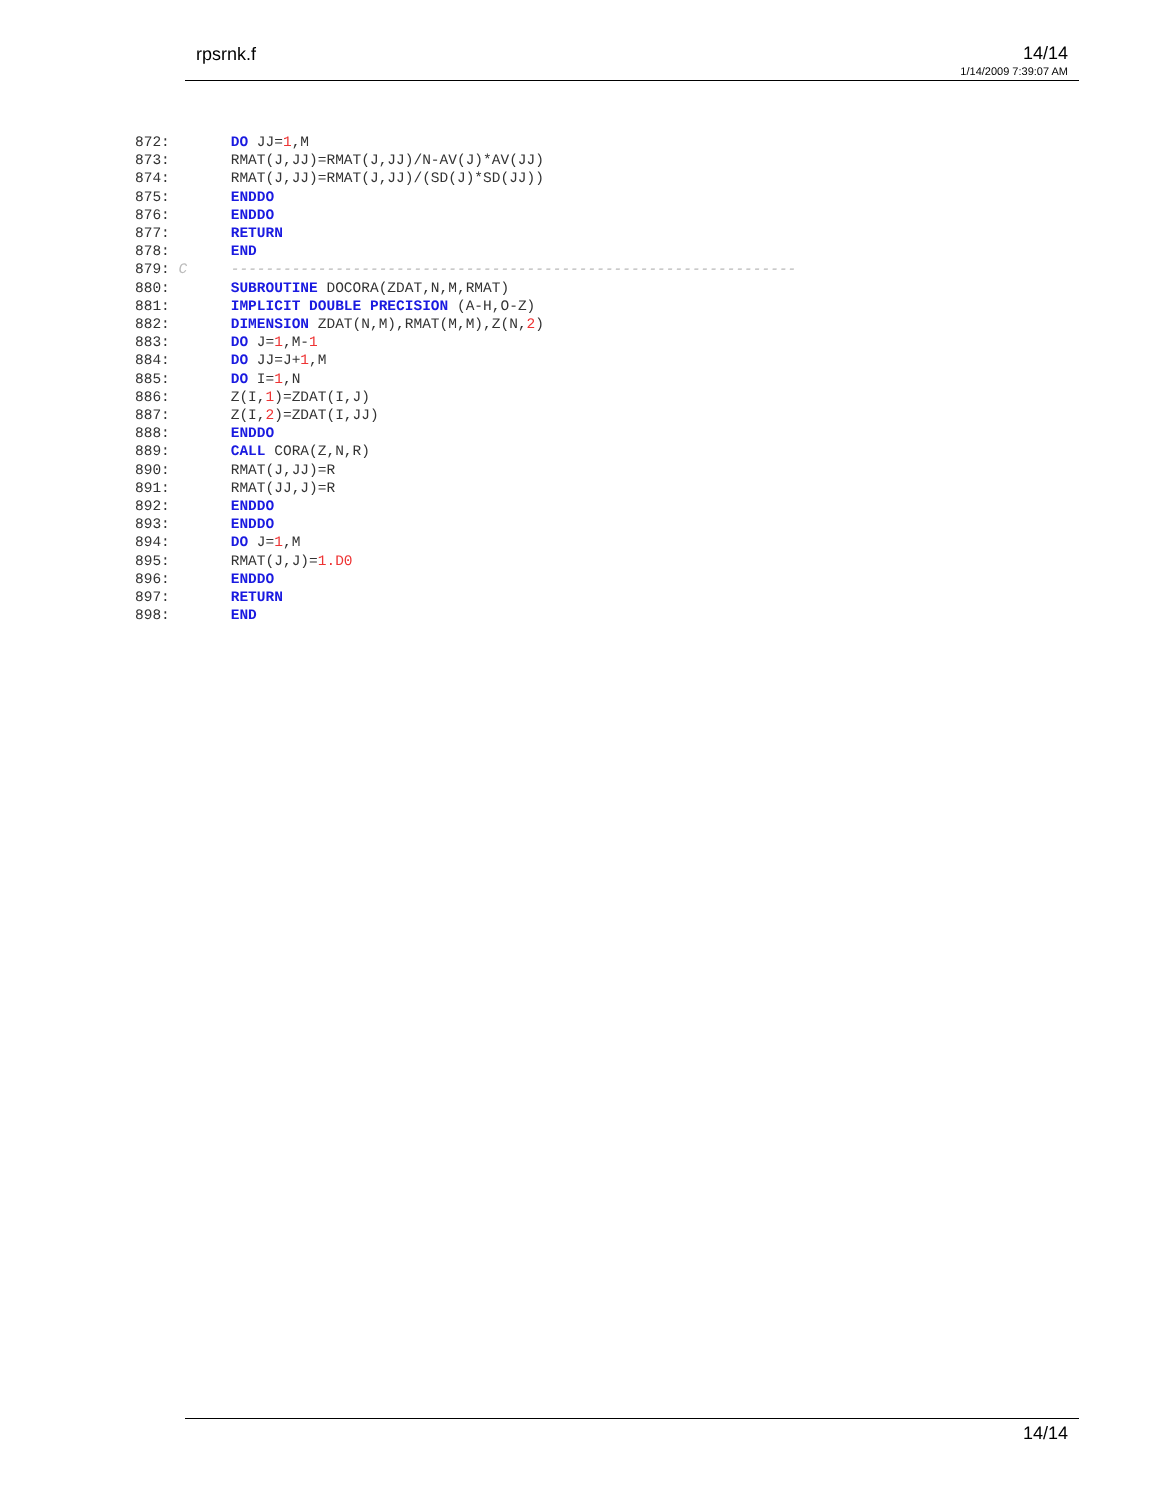rpsrnk.f 14/14
1/14/2009 7:39:07 AM
872:       DO JJ=1,M
873:       RMAT(J,JJ)=RMAT(J,JJ)/N-AV(J)*AV(JJ)
874:       RMAT(J,JJ)=RMAT(J,JJ)/(SD(J)*SD(JJ))
875:       ENDDO
876:       ENDDO
877:       RETURN
878:       END
879: C     -----------------------------------------------------------------
880:       SUBROUTINE DOCORA(ZDAT,N,M,RMAT)
881:       IMPLICIT DOUBLE PRECISION (A-H,O-Z)
882:       DIMENSION ZDAT(N,M),RMAT(M,M),Z(N,2)
883:       DO J=1,M-1
884:       DO JJ=J+1,M
885:       DO I=1,N
886:       Z(I,1)=ZDAT(I,J)
887:       Z(I,2)=ZDAT(I,JJ)
888:       ENDDO
889:       CALL CORA(Z,N,R)
890:       RMAT(J,JJ)=R
891:       RMAT(JJ,J)=R
892:       ENDDO
893:       ENDDO
894:       DO J=1,M
895:       RMAT(J,J)=1.D0
896:       ENDDO
897:       RETURN
898:       END
14/14